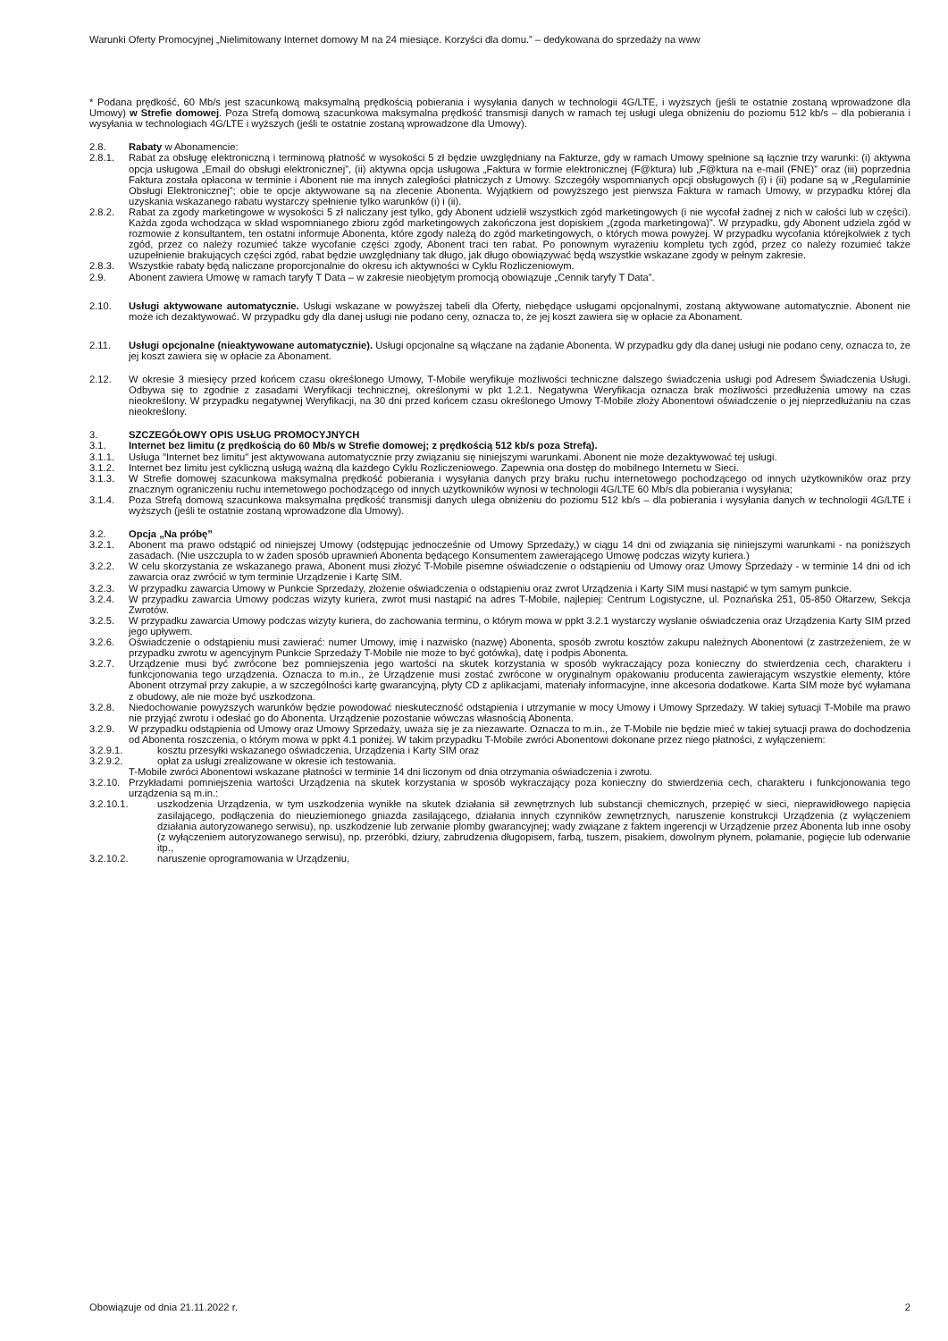Warunki Oferty Promocyjnej „Nielimitowany Internet domowy M na 24 miesiące. Korzyści dla domu.” – dedykowana do sprzedaży na www
* Podana prędkość, 60 Mb/s jest szacunkową maksymalną prędkością pobierania i wysyłania danych w technologii 4G/LTE, i wyższych (jeśli te ostatnie zostaną wprowadzone dla Umowy) w Strefie domowej. Poza Strefą domową szacunkowa maksymalna prędkość transmisji danych w ramach tej usługi ulega obniżeniu do poziomu 512 kb/s – dla pobierania i wysyłania w technologiach 4G/LTE i wyższych (jeśli te ostatnie zostaną wprowadzone dla Umowy).
2.8. Rabaty w Abonamencie:
2.8.1. Rabat za obsługę elektroniczną i terminową płatność w wysokości 5 zł będzie uwzględniany na Fakturze, gdy w ramach Umowy spełnione są łącznie trzy warunki: (i) aktywna opcja usługowa „Email do obsługi elektronicznej”, (ii) aktywna opcja usługowa „Faktura w formie elektronicznej (F@ktura) lub „F@ktura na e-mail (FNE)” oraz (iii) poprzednia Faktura została opłacona w terminie i Abonent nie ma innych zaległości płatniczych z Umowy. Szczegóły wspomnianych opcji obsługowych (i) i (ii) podane są w „Regulaminie Obsługi Elektronicznej”; obie te opcje aktywowane są na zlecenie Abonenta. Wyjątkiem od powyższego jest pierwsza Faktura w ramach Umowy, w przypadku której dla uzyskania wskazanego rabatu wystarczy spełnienie tylko warunków (i) i (ii).
2.8.2. Rabat za zgody marketingowe w wysokości 5 zł naliczany jest tylko, gdy Abonent udzielił wszystkich zgód marketingowych (i nie wycofał żadnej z nich w całości lub w części). Każda zgoda wchodząca w skład wspomnianego zbioru zgód marketingowych zakończona jest dopiskiem „(zgoda marketingowa)”. W przypadku, gdy Abonent udziela zgód w rozmowie z konsultantem, ten ostatni informuje Abonenta, które zgody należą do zgód marketingowych, o których mowa powyżej. W przypadku wycofania którejkolwiek z tych zgód, przez co należy rozumieć także wycofanie części zgody, Abonent traci ten rabat. Po ponownym wyrażeniu kompletu tych zgód, przez co należy rozumieć także uzupełnienie brakujących części zgód, rabat będzie uwzględniany tak długo, jak długo obowiązywać będą wszystkie wskazane zgody w pełnym zakresie.
2.8.3. Wszystkie rabaty będą naliczane proporcjonalnie do okresu ich aktywności w Cyklu Rozliczeniowym.
2.9. Abonent zawiera Umowę w ramach taryfy T Data – w zakresie nieobjętym promocją obowiązuje „Cennik taryfy T Data”.
2.10. Usługi aktywowane automatycznie. Usługi wskazane w powyższej tabeli dla Oferty, niebędące usługami opcjonalnymi, zostaną aktywowane automatycznie. Abonent nie może ich dezaktywować. W przypadku gdy dla danej usługi nie podano ceny, oznacza to, że jej koszt zawiera się w opłacie za Abonament.
2.11. Usługi opcjonalne (nieaktywowane automatycznie). Usługi opcjonalne są włączane na żądanie Abonenta. W przypadku gdy dla danej usługi nie podano ceny, oznacza to, że jej koszt zawiera się w opłacie za Abonament.
2.12. W okresie 3 miesięcy przed końcem czasu określonego Umowy, T-Mobile weryfikuje możliwości techniczne dalszego świadczenia usługi pod Adresem Świadczenia Usługi. Odbywa się to zgodnie z zasadami Weryfikacji technicznej, określonymi w pkt 1.2.1. Negatywna Weryfikacja oznacza brak możliwości przedłużenia umowy na czas nieokreślony. W przypadku negatywnej Weryfikacji, na 30 dni przed końcem czasu określonego Umowy T-Mobile złoży Abonentowi oświadczenie o jej nieprzedłużaniu na czas nieokreślony.
3. SZCZEGÓŁOWY OPIS USŁUG PROMOCYJNYCH
3.1. Internet bez limitu (z prędkością do 60 Mb/s w Strefie domowej; z prędkością 512 kb/s poza Strefą).
3.1.1. Usługa "Internet bez limitu" jest aktywowana automatycznie przy związaniu się niniejszymi warunkami. Abonent nie może dezaktywować tej usługi.
3.1.2. Internet bez limitu jest cykliczną usługą ważną dla każdego Cyklu Rozliczeniowego. Zapewnia ona dostęp do mobilnego Internetu w Sieci.
3.1.3. W Strefie domowej szacunkowa maksymalna prędkość pobierania i wysyłania danych przy braku ruchu internetowego pochodzącego od innych użytkowników oraz przy znacznym ograniczeniu ruchu internetowego pochodzącego od innych użytkowników wynosi w technologii 4G/LTE 60 Mb/s dla pobierania i wysyłania;
3.1.4. Poza Strefą domową szacunkowa maksymalna prędkość transmisji danych ulega obniżeniu do poziomu 512 kb/s – dla pobierania i wysyłania danych w technologii 4G/LTE i wyższych (jeśli te ostatnie zostaną wprowadzone dla Umowy).
3.2. Opcja „Na próbę”
3.2.1. Abonent ma prawo odstąpić od niniejszej Umowy (odstępując jednocześnie od Umowy Sprzedaży,) w ciągu 14 dni od związania się niniejszymi warunkami - na poniższych zasadach. (Nie uszczupla to w żaden sposób uprawnień Abonenta będącego Konsumentem zawierającego Umowę podczas wizyty kuriera.)
3.2.2. W celu skorzystania ze wskazanego prawa, Abonent musi złożyć T-Mobile pisemne oświadczenie o odstąpieniu od Umowy oraz Umowy Sprzedaży - w terminie 14 dni od ich zawarcia oraz zwrócić w tym terminie Urządzenie i Kartę SIM.
3.2.3. W przypadku zawarcia Umowy w Punkcie Sprzedaży, złożenie oświadczenia o odstąpieniu oraz zwrot Urządzenia i Karty SIM musi nastąpić w tym samym punkcie.
3.2.4. W przypadku zawarcia Umowy podczas wizyty kuriera, zwrot musi nastąpić na adres T-Mobile, najlepiej: Centrum Logistyczne, ul. Poznańska 251, 05-850 Ołtarzew, Sekcja Zwrotów.
3.2.5. W przypadku zawarcia Umowy podczas wizyty kuriera, do zachowania terminu, o którym mowa w ppkt 3.2.1 wystarczy wysłanie oświadczenia oraz Urządzenia Karty SIM przed jego upływem.
3.2.6. Oświadczenie o odstąpieniu musi zawierać: numer Umowy, imię i nazwisko (nazwę) Abonenta, sposób zwrotu kosztów zakupu należnych Abonentowi (z zastrzeżeniem, że w przypadku zwrotu w agencyjnym Punkcie Sprzedaży T-Mobile nie może to być gotówka), datę i podpis Abonenta.
3.2.7. Urządzenie musi być zwrócone bez pomniejszenia jego wartości na skutek korzystania w sposób wykraczający poza konieczny do stwierdzenia cech, charakteru i funkcjonowania tego urządzenia. Oznacza to m.in., że Urządzenie musi zostać zwrócone w oryginalnym opakowaniu producenta zawierającym wszystkie elementy, które Abonent otrzymał przy zakupie, a w szczególności kartę gwarancyjną, płyty CD z aplikacjami, materiały informacyjne, inne akcesoria dodatkowe. Karta SIM może być wyłamana z obudowy, ale nie może być uszkodzona.
3.2.8. Niedochowanie powyższych warunków będzie powodować nieskuteczność odstąpienia i utrzymanie w mocy Umowy i Umowy Sprzedaży. W takiej sytuacji T-Mobile ma prawo nie przyjąć zwrotu i odesłać go do Abonenta. Urządzenie pozostanie wówczas własnością Abonenta.
3.2.9. W przypadku odstąpienia od Umowy oraz Umowy Sprzedaży, uważa się je za niezawarte. Oznacza to m.in., że T-Mobile nie będzie mieć w takiej sytuacji prawa do dochodzenia od Abonenta roszczenia, o którym mowa w ppkt 4.1 poniżej. W takim przypadku T-Mobile zwróci Abonentowi dokonane przez niego płatności, z wyłączeniem:
3.2.9.1. kosztu przesyłki wskazanego oświadczenia, Urządzenia i Karty SIM oraz
3.2.9.2. opłat za usługi zrealizowane w okresie ich testowania.
T-Mobile zwróci Abonentowi wskazane płatności w terminie 14 dni liczonym od dnia otrzymania oświadczenia i zwrotu.
3.2.10. Przykładami pomniejszenia wartości Urządzenia na skutek korzystania w sposób wykraczający poza konieczny do stwierdzenia cech, charakteru i funkcjonowania tego urządzenia są m.in.:
3.2.10.1. uszkodzenia Urządzenia, w tym uszkodzenia wynikłe na skutek działania sił zewnętrznych lub substancji chemicznych, przepięć w sieci, nieprawidłowego napięcia zasilającego, podłączenia do nieuziemionego gniazda zasilającego, działania innych czynników zewnętrznych, naruszenie konstrukcji Urządzenia (z wyłączeniem działania autoryzowanego serwisu), np. uszkodzenie lub zerwanie plomby gwarancyjnej; wady związane z faktem ingerencji w Urządzenie przez Abonenta lub inne osoby (z wyłączeniem autoryzowanego serwisu), np. przeróbki, dziury, zabrudzenia długopisem, farbą, tuszem, pisakiem, dowolnym płynem, połamanie, pogięcie lub oderwanie itp.,
3.2.10.2. naruszenie oprogramowania w Urządzeniu,
Obowiązuje od dnia 21.11.2022 r. 2